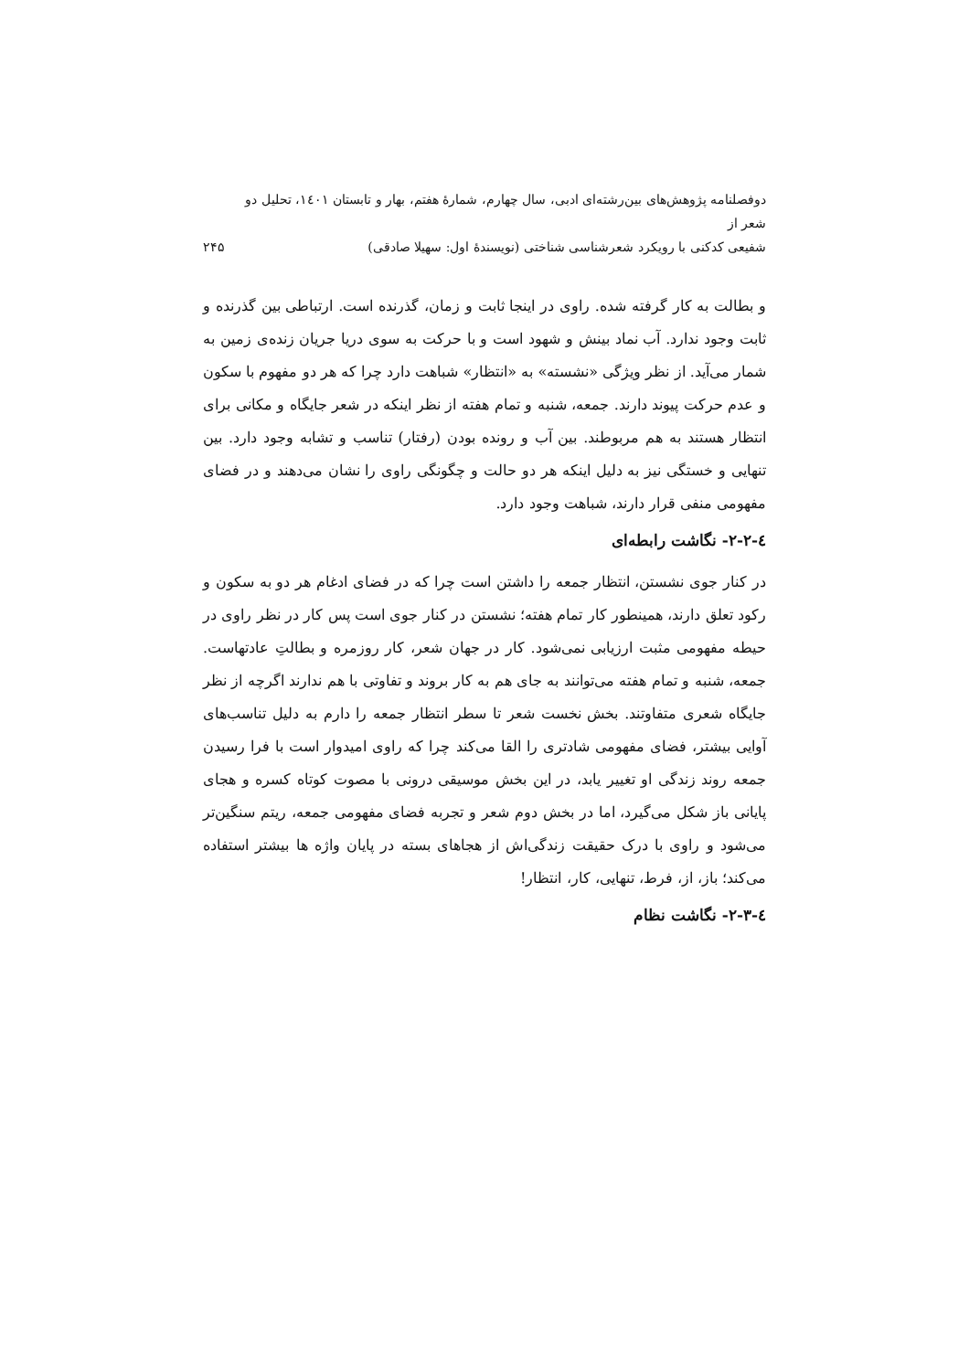دوفصلنامه پژوهش‌های بین‌رشته‌ای ادبی، سال چهارم، شمارهٔ هفتم، بهار و تابستان ۱٤۰۱، تحلیل دو شعر از
شفیعی کدکنی با رویکرد شعرشناسی شناختی (نویسندهٔ اول: سهیلا صادقی)
۲۴۵
و بطالت به کار گرفته شده. راوی در اینجا ثابت و زمان، گذرنده است. ارتباطی بین گذرنده و ثابت وجود ندارد. آب نماد بینش و شهود است و با حرکت به سوی دریا جریان زنده‌ی زمین به شمار می‌آید. از نظر ویژگی «نشسته» به «انتظار» شباهت دارد چرا که هر دو مفهوم با سکون و عدم حرکت پیوند دارند. جمعه، شنبه و تمام هفته از نظر اینکه در شعر جایگاه و مکانی برای انتظار هستند به هم مربوطند. بین آب و رونده بودن (رفتار) تناسب و تشابه وجود دارد. بین تنهایی و خستگی نیز به دلیل اینکه هر دو حالت و چگونگی راوی را نشان می‌دهند و در فضای مفهومی منفی قرار دارند، شباهت وجود دارد.
٤-۲-۲- نگاشت رابطه‌ای
در کنار جوی نشستن، انتظار جمعه را داشتن است چرا که در فضای ادغام هر دو به سکون و رکود تعلق دارند، همینطور کار تمام هفته؛ نشستن در کنار جوی است پس کار در نظر راوی در حیطه مفهومی مثبت ارزیابی نمی‌شود. کار در جهان شعر، کار روزمره و بطالتِ عادتهاست. جمعه، شنبه و تمام هفته می‌توانند به جای هم به کار بروند و تفاوتی با هم ندارند اگرچه از نظر جایگاه شعری متفاوتند. بخش نخست شعر تا سطر انتظار جمعه را دارم به دلیل تناسب‌های آوایی بیشتر، فضای مفهومی شادتری را القا می‌کند چرا که راوی امیدوار است با فرا رسیدن جمعه روند زندگی او تغییر یابد، در این بخش موسیقی درونی با مصوت کوتاه کسره و هجای پایانی باز شکل می‌گیرد، اما در بخش دوم شعر و تجربه فضای مفهومی جمعه، ریتم سنگین‌تر می‌شود و راوی با درک حقیقت زندگی‌اش از هجاهای بسته در پایان واژه ها بیشتر استفاده می‌کند؛ باز، از، فرط، تنهایی، کار، انتظار!
٤-۲-۳- نگاشت نظام